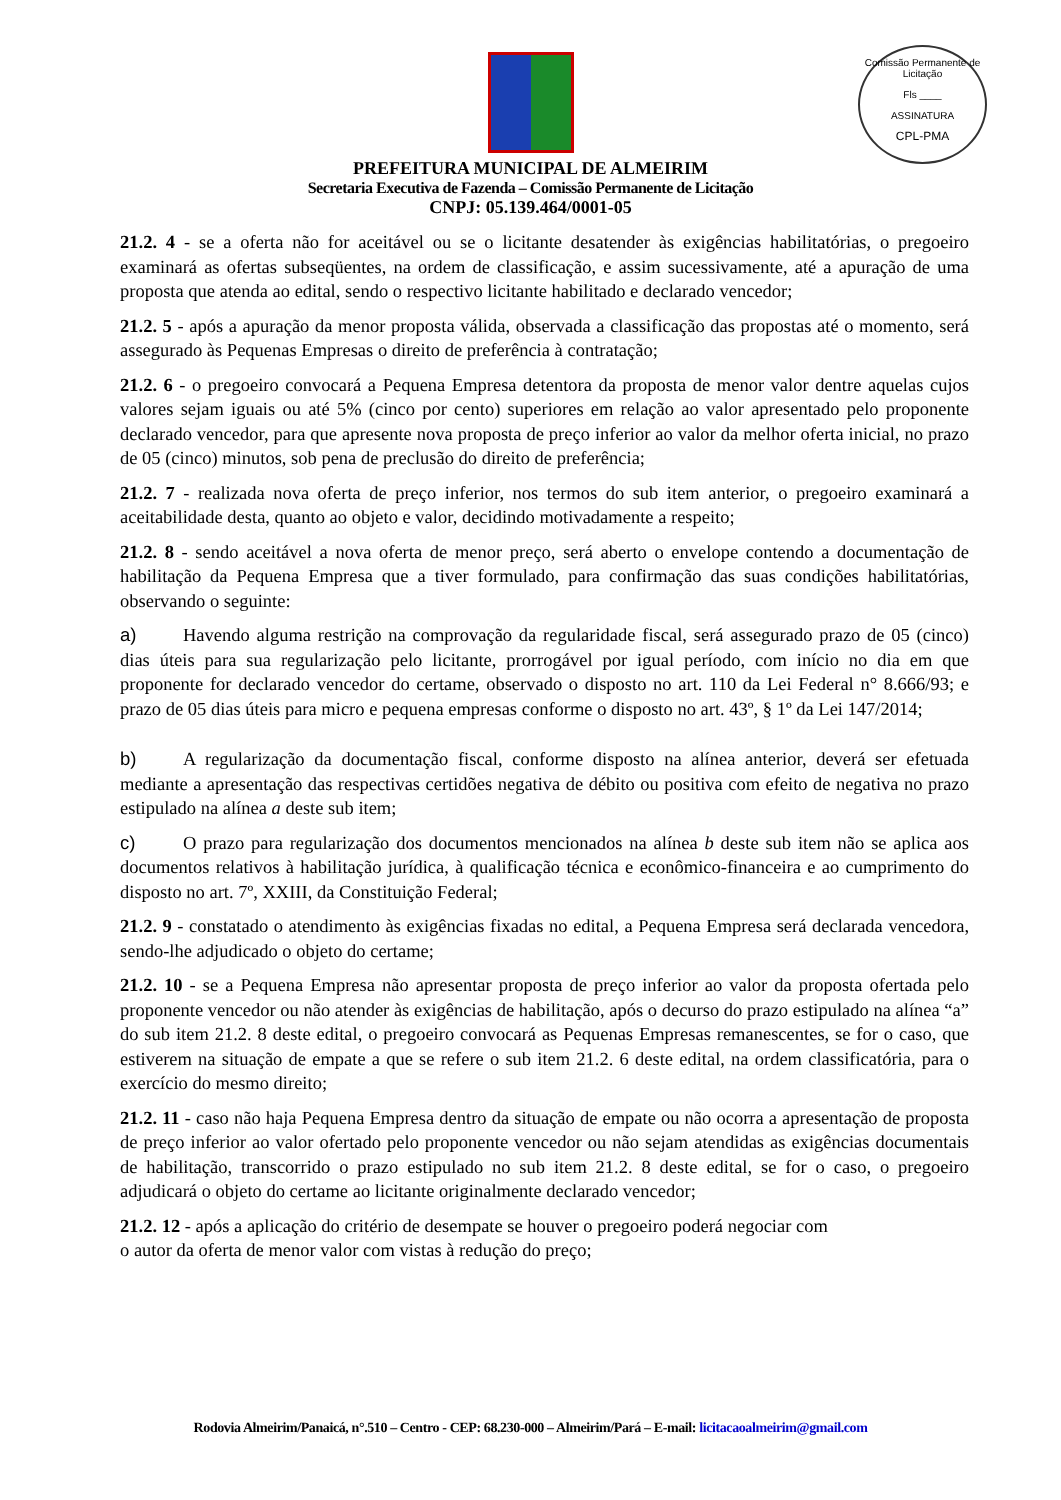Comissão Permanente de Licitação
Fls ____
ASSINATURA
CPL-PMA
PREFEITURA MUNICIPAL DE ALMEIRIM
Secretaria Executiva de Fazenda – Comissão Permanente de Licitação
CNPJ: 05.139.464/0001-05
21.2. 4 - se a oferta não for aceitável ou se o licitante desatender às exigências habilitatórias, o pregoeiro examinará as ofertas subseqüentes, na ordem de classificação, e assim sucessivamente, até a apuração de uma proposta que atenda ao edital, sendo o respectivo licitante habilitado e declarado vencedor;
21.2. 5 - após a apuração da menor proposta válida, observada a classificação das propostas até o momento, será assegurado às Pequenas Empresas o direito de preferência à contratação;
21.2. 6 - o pregoeiro convocará a Pequena Empresa detentora da proposta de menor valor dentre aquelas cujos valores sejam iguais ou até 5% (cinco por cento) superiores em relação ao valor apresentado pelo proponente declarado vencedor, para que apresente nova proposta de preço inferior ao valor da melhor oferta inicial, no prazo de 05 (cinco) minutos, sob pena de preclusão do direito de preferência;
21.2. 7 - realizada nova oferta de preço inferior, nos termos do sub item anterior, o pregoeiro examinará a aceitabilidade desta, quanto ao objeto e valor, decidindo motivadamente a respeito;
21.2. 8 - sendo aceitável a nova oferta de menor preço, será aberto o envelope contendo a documentação de habilitação da Pequena Empresa que a tiver formulado, para confirmação das suas condições habilitatórias, observando o seguinte:
a) Havendo alguma restrição na comprovação da regularidade fiscal, será assegurado prazo de 05 (cinco) dias úteis para sua regularização pelo licitante, prorrogável por igual período, com início no dia em que proponente for declarado vencedor do certame, observado o disposto no art. 110 da Lei Federal n° 8.666/93; e prazo de 05 dias úteis para micro e pequena empresas conforme o disposto no art. 43º, § 1º da Lei 147/2014;
b) A regularização da documentação fiscal, conforme disposto na alínea anterior, deverá ser efetuada mediante a apresentação das respectivas certidões negativa de débito ou positiva com efeito de negativa no prazo estipulado na alínea a deste sub item;
c) O prazo para regularização dos documentos mencionados na alínea b deste sub item não se aplica aos documentos relativos à habilitação jurídica, à qualificação técnica e econômico-financeira e ao cumprimento do disposto no art. 7º, XXIII, da Constituição Federal;
21.2. 9 - constatado o atendimento às exigências fixadas no edital, a Pequena Empresa será declarada vencedora, sendo-lhe adjudicado o objeto do certame;
21.2. 10 - se a Pequena Empresa não apresentar proposta de preço inferior ao valor da proposta ofertada pelo proponente vencedor ou não atender às exigências de habilitação, após o decurso do prazo estipulado na alínea “a” do sub item 21.2. 8 deste edital, o pregoeiro convocará as Pequenas Empresas remanescentes, se for o caso, que estiverem na situação de empate a que se refere o sub item 21.2. 6 deste edital, na ordem classificatória, para o exercício do mesmo direito;
21.2. 11 - caso não haja Pequena Empresa dentro da situação de empate ou não ocorra a apresentação de proposta de preço inferior ao valor ofertado pelo proponente vencedor ou não sejam atendidas as exigências documentais de habilitação, transcorrido o prazo estipulado no sub item 21.2. 8 deste edital, se for o caso, o pregoeiro adjudicará o objeto do certame ao licitante originalmente declarado vencedor;
21.2. 12 - após a aplicação do critério de desempate se houver o pregoeiro poderá negociar com
o autor da oferta de menor valor com vistas à redução do preço;
Rodovia Almeirim/Panaicá, n°.510 – Centro - CEP: 68.230-000 – Almeirim/Pará – E-mail: licitacaoalmeirim@gmail.com